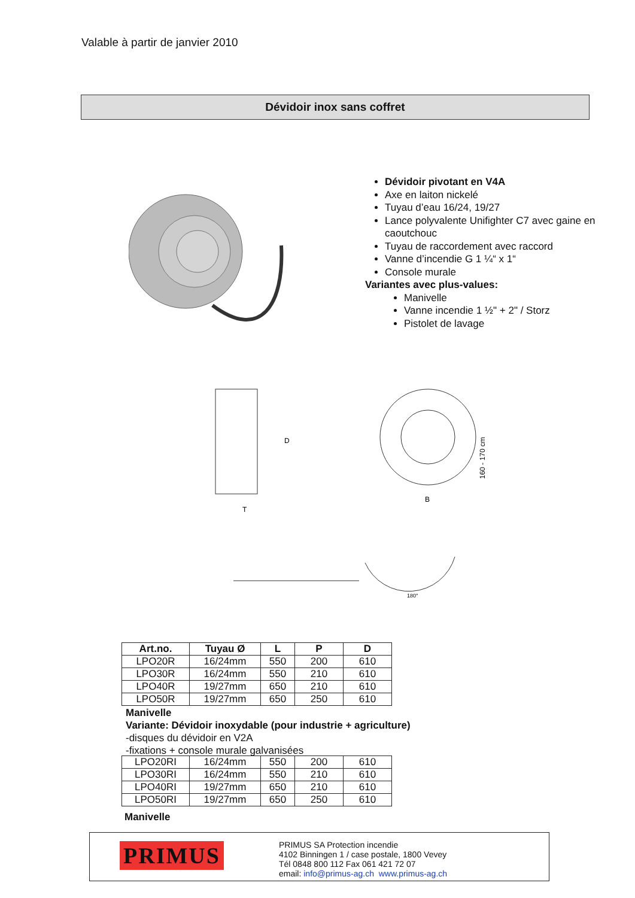Valable à partir de janvier 2010
Dévidoir inox sans coffret
Dévidoir pivotant en V4A
Axe en laiton nickelé
Tuyau d’eau 16/24, 19/27
Lance polyvalente Unifighter C7 avec gaine en caoutchouc
Tuyau de raccordement avec raccord
Vanne d’incendie G 1 ¼“ x 1“
Console murale
Variantes avec plus-values:
Manivelle
Vanne incendie 1 ½" + 2" / Storz
Pistolet de lavage
T
D
B
160 - 170 cm
180°
| Art.no. | Tuyau Ø | L | P | D |
| --- | --- | --- | --- | --- |
| LPO20R | 16/24mm | 550 | 200 | 610 |
| LPO30R | 16/24mm | 550 | 210 | 610 |
| LPO40R | 19/27mm | 650 | 210 | 610 |
| LPO50R | 19/27mm | 650 | 250 | 610 |
Manivelle
Variante: Dévidoir inoxydable (pour industrie + agriculture)
-disques du dévidoir en V2A
-fixations + console murale galvanisées
| LPO20RI | 16/24mm | 550 | 200 | 610 |
| LPO30RI | 16/24mm | 550 | 210 | 610 |
| LPO40RI | 19/27mm | 650 | 210 | 610 |
| LPO50RI | 19/27mm | 650 | 250 | 610 |
Manivelle
PRIMUS
PRIMUS SA Protection incendie
4102 Binningen 1 / case postale, 1800 Vevey
Tél 0848 800 112 Fax 061 421 72 07
email: info@primus-ag.ch www.primus-ag.ch